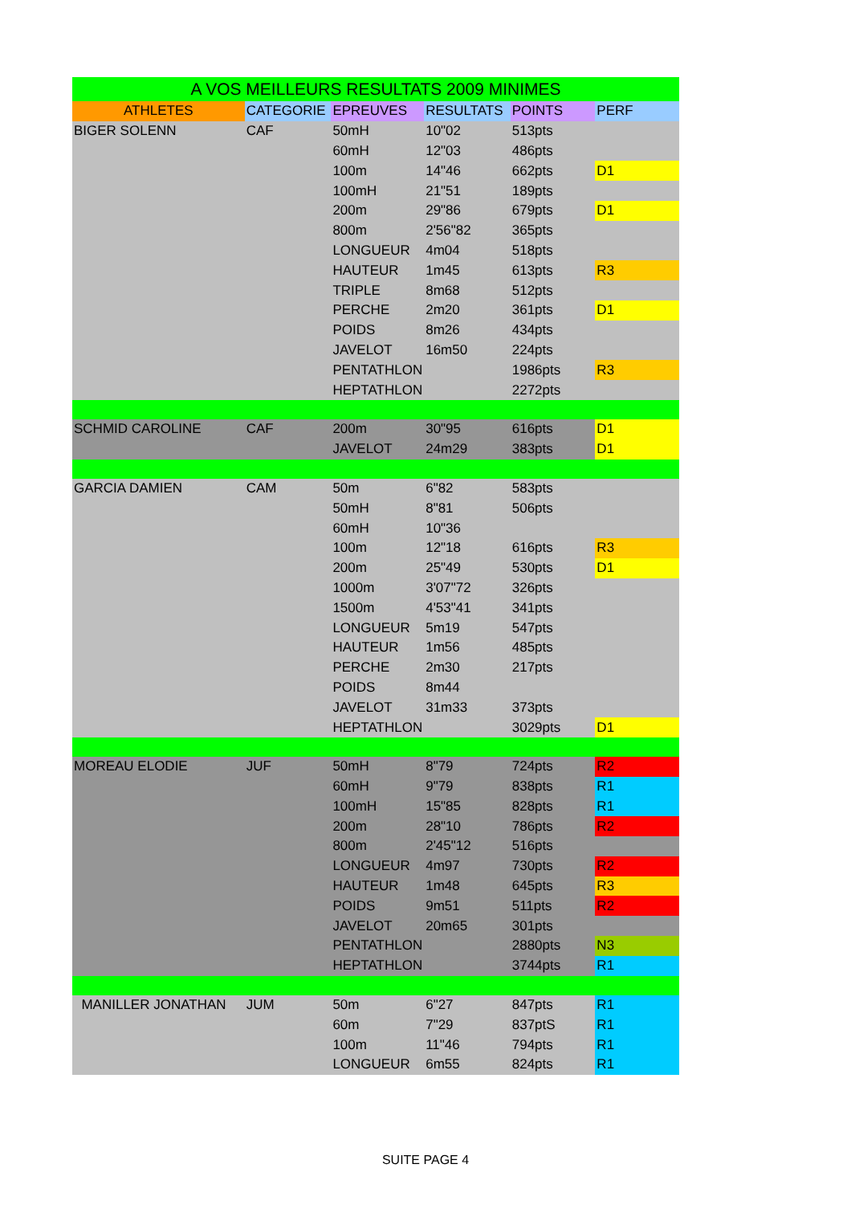| A VOS MEILLEURS RESULTATS 2009 MINIMES | | | | | |
| --- | --- | --- | --- | --- | --- |
| ATHLETES | CATEGORIE | EPREUVES | RESULTATS | POINTS | PERF |
| BIGER SOLENN | CAF | 50mH | 10"02 | 513pts | |
| | | 60mH | 12"03 | 486pts | |
| | | 100m | 14"46 | 662pts | D1 |
| | | 100mH | 21"51 | 189pts | |
| | | 200m | 29"86 | 679pts | D1 |
| | | 800m | 2'56"82 | 365pts | |
| | | LONGUEUR | 4m04 | 518pts | |
| | | HAUTEUR | 1m45 | 613pts | R3 |
| | | TRIPLE | 8m68 | 512pts | |
| | | PERCHE | 2m20 | 361pts | D1 |
| | | POIDS | 8m26 | 434pts | |
| | | JAVELOT | 16m50 | 224pts | |
| | | PENTATHLON | | 1986pts | R3 |
| | | HEPTATHLON | | 2272pts | |
| SCHMID CAROLINE | CAF | 200m | 30"95 | 616pts | D1 |
| | | JAVELOT | 24m29 | 383pts | D1 |
| GARCIA DAMIEN | CAM | 50m | 6"82 | 583pts | |
| | | 50mH | 8"81 | 506pts | |
| | | 60mH | 10"36 | | |
| | | 100m | 12"18 | 616pts | R3 |
| | | 200m | 25"49 | 530pts | D1 |
| | | 1000m | 3'07"72 | 326pts | |
| | | 1500m | 4'53"41 | 341pts | |
| | | LONGUEUR | 5m19 | 547pts | |
| | | HAUTEUR | 1m56 | 485pts | |
| | | PERCHE | 2m30 | 217pts | |
| | | POIDS | 8m44 | | |
| | | JAVELOT | 31m33 | 373pts | |
| | | HEPTATHLON | | 3029pts | D1 |
| MOREAU ELODIE | JUF | 50mH | 8"79 | 724pts | R2 |
| | | 60mH | 9"79 | 838pts | R1 |
| | | 100mH | 15"85 | 828pts | R1 |
| | | 200m | 28"10 | 786pts | R2 |
| | | 800m | 2'45"12 | 516pts | |
| | | LONGUEUR | 4m97 | 730pts | R2 |
| | | HAUTEUR | 1m48 | 645pts | R3 |
| | | POIDS | 9m51 | 511pts | R2 |
| | | JAVELOT | 20m65 | 301pts | |
| | | PENTATHLON | | 2880pts | N3 |
| | | HEPTATHLON | | 3744pts | R1 |
| MANILLER JONATHAN | JUM | 50m | 6"27 | 847pts | R1 |
| | | 60m | 7"29 | 837ptS | R1 |
| | | 100m | 11"46 | 794pts | R1 |
| | | LONGUEUR | 6m55 | 824pts | R1 |
SUITE PAGE 4